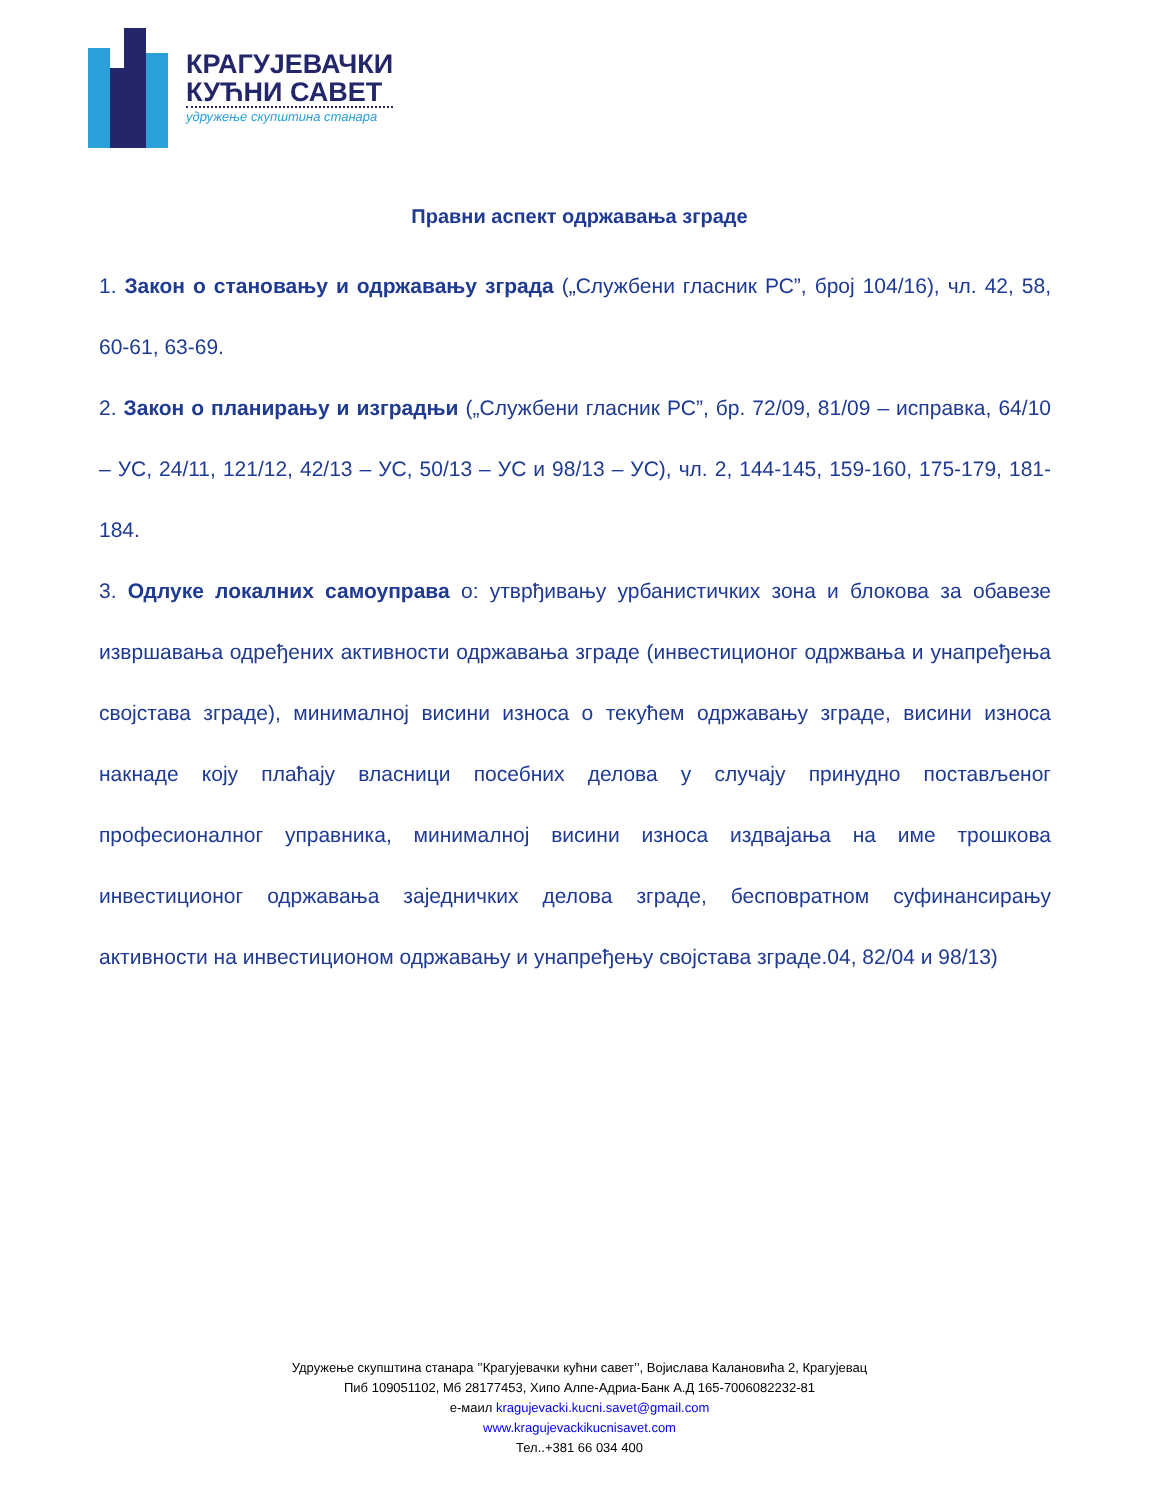КРАГУЈЕВАЧКИ
КУЋНИ САВЕТ
удружење скупштина станара
Правни аспект одржавања зграде
1. Закон о становању и одржавању зграда („Службени гласник РС”, број 104/16), чл. 42, 58, 60-61, 63-69.
2. Закон о планирању и изградњи („Службени гласник РС”, бр. 72/09, 81/09 – исправка, 64/10 – УС, 24/11, 121/12, 42/13 – УС, 50/13 – УС и 98/13 – УС), чл. 2, 144-145, 159-160, 175-179, 181-184.
3. Одлуке локалних самоуправа о: утврђивању урбанистичких зона и блокова за обавезе извршавања одређених активности одржавања зграде (инвестиционог одржвања и унапређења својстава зграде), минималној висини износа о текућем одржавању зграде, висини износа накнаде коју плаћају власници посебних делова у случају принудно постављеног професионалног управника, минималној висини износа издвајања на име трошкова инвестиционог одржавања заједничких делова зграде, бесповратном суфинансирању активности на инвестиционом одржавању и унапређењу својстава зграде.04, 82/04 и 98/13)
Удружење скупштина станара ’’Крагујевачки кућни савет’’, Војислава Калановића 2, Крагујевац
Пиб 109051102, Мб 28177453, Хипо Алпе-Адриа-Банк А.Д 165-7006082232-81
е-маил kragujevacki.kucni.savet@gmail.com
www.kragujevackikucnisavet.com
Тел..+381 66 034 400